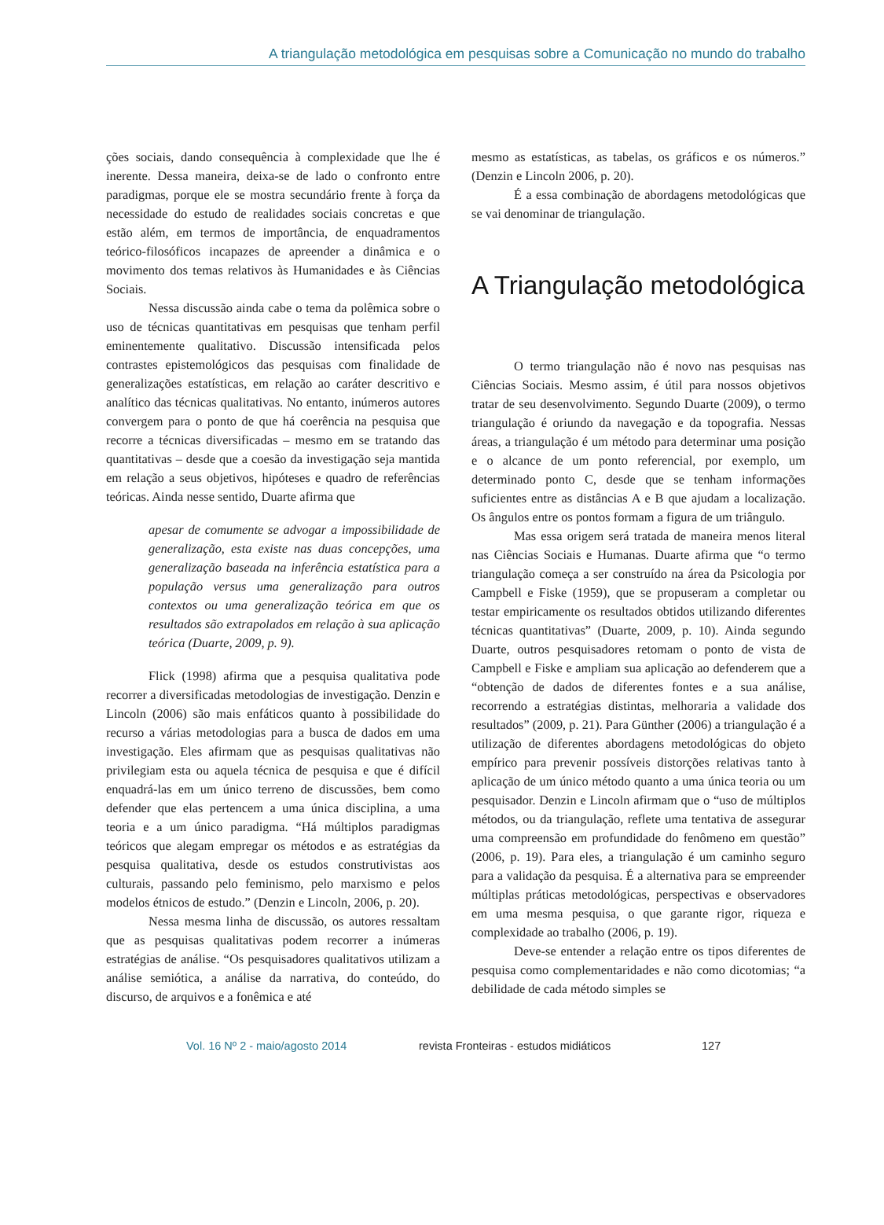A triangulação metodológica em pesquisas sobre a Comunicação no mundo do trabalho
ções sociais, dando consequência à complexidade que lhe é inerente. Dessa maneira, deixa-se de lado o confronto entre paradigmas, porque ele se mostra secundário frente à força da necessidade do estudo de realidades sociais concretas e que estão além, em termos de importância, de enquadramentos teórico-filosóficos incapazes de apreender a dinâmica e o movimento dos temas relativos às Humanidades e às Ciências Sociais.
Nessa discussão ainda cabe o tema da polêmica sobre o uso de técnicas quantitativas em pesquisas que tenham perfil eminentemente qualitativo. Discussão intensificada pelos contrastes epistemológicos das pesquisas com finalidade de generalizações estatísticas, em relação ao caráter descritivo e analítico das técnicas qualitativas. No entanto, inúmeros autores convergem para o ponto de que há coerência na pesquisa que recorre a técnicas diversificadas – mesmo em se tratando das quantitativas – desde que a coesão da investigação seja mantida em relação a seus objetivos, hipóteses e quadro de referências teóricas. Ainda nesse sentido, Duarte afirma que
apesar de comumente se advogar a impossibilidade de generalização, esta existe nas duas concepções, uma generalização baseada na inferência estatística para a população versus uma generalização para outros contextos ou uma generalização teórica em que os resultados são extrapolados em relação à sua aplicação teórica (Duarte, 2009, p. 9).
Flick (1998) afirma que a pesquisa qualitativa pode recorrer a diversificadas metodologias de investigação. Denzin e Lincoln (2006) são mais enfáticos quanto à possibilidade do recurso a várias metodologias para a busca de dados em uma investigação. Eles afirmam que as pesquisas qualitativas não privilegiam esta ou aquela técnica de pesquisa e que é difícil enquadrá-las em um único terreno de discussões, bem como defender que elas pertencem a uma única disciplina, a uma teoria e a um único paradigma. “Há múltiplos paradigmas teóricos que alegam empregar os métodos e as estratégias da pesquisa qualitativa, desde os estudos construtivistas aos culturais, passando pelo feminismo, pelo marxismo e pelos modelos étnicos de estudo.” (Denzin e Lincoln, 2006, p. 20).
Nessa mesma linha de discussão, os autores ressaltam que as pesquisas qualitativas podem recorrer a inúmeras estratégias de análise. “Os pesquisadores qualitativos utilizam a análise semiótica, a análise da narrativa, do conteúdo, do discurso, de arquivos e a fonêmica e até
mesmo as estatísticas, as tabelas, os gráficos e os números.” (Denzin e Lincoln 2006, p. 20).
É a essa combinação de abordagens metodológicas que se vai denominar de triangulação.
A Triangulação metodológica
O termo triangulação não é novo nas pesquisas nas Ciências Sociais. Mesmo assim, é útil para nossos objetivos tratar de seu desenvolvimento. Segundo Duarte (2009), o termo triangulação é oriundo da navegação e da topografia. Nessas áreas, a triangulação é um método para determinar uma posição e o alcance de um ponto referencial, por exemplo, um determinado ponto C, desde que se tenham informações suficientes entre as distâncias A e B que ajudam a localização. Os ângulos entre os pontos formam a figura de um triângulo.
Mas essa origem será tratada de maneira menos literal nas Ciências Sociais e Humanas. Duarte afirma que “o termo triangulação começa a ser construído na área da Psicologia por Campbell e Fiske (1959), que se propuseram a completar ou testar empiricamente os resultados obtidos utilizando diferentes técnicas quantitativas” (Duarte, 2009, p. 10). Ainda segundo Duarte, outros pesquisadores retomam o ponto de vista de Campbell e Fiske e ampliam sua aplicação ao defenderem que a “obtenção de dados de diferentes fontes e a sua análise, recorrendo a estratégias distintas, melhoraria a validade dos resultados” (2009, p. 21). Para Günther (2006) a triangulação é a utilização de diferentes abordagens metodológicas do objeto empírico para prevenir possíveis distorções relativas tanto à aplicação de um único método quanto a uma única teoria ou um pesquisador. Denzin e Lincoln afirmam que o “uso de múltiplos métodos, ou da triangulação, reflete uma tentativa de assegurar uma compreensão em profundidade do fenômeno em questão” (2006, p. 19). Para eles, a triangulação é um caminho seguro para a validação da pesquisa. É a alternativa para se empreender múltiplas práticas metodológicas, perspectivas e observadores em uma mesma pesquisa, o que garante rigor, riqueza e complexidade ao trabalho (2006, p. 19).
Deve-se entender a relação entre os tipos diferentes de pesquisa como complementaridades e não como dicotomias; “a debilidade de cada método simples se
Vol. 16 Nº 2 - maio/agosto 2014 revista Fronteiras - estudos midiáticos 127